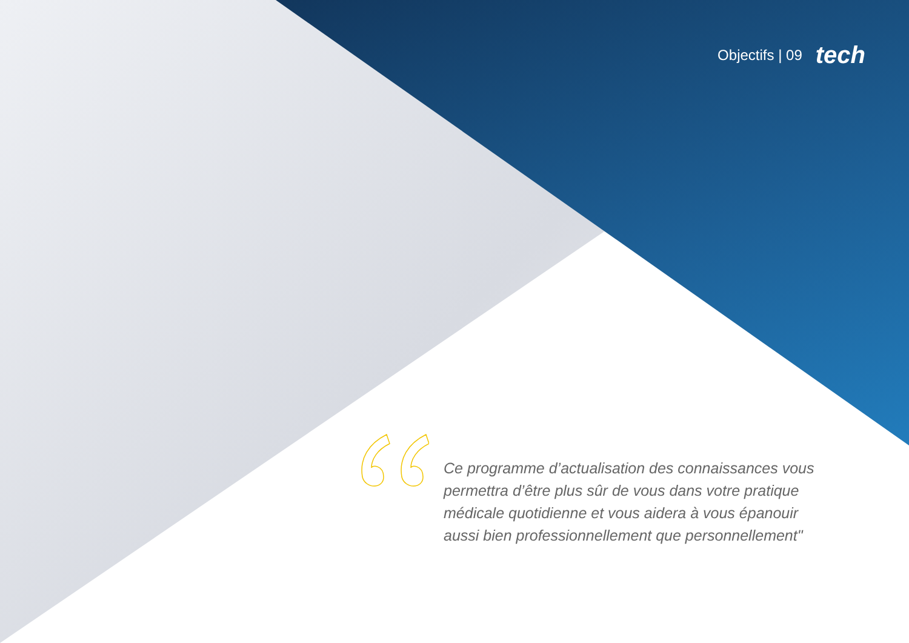Objectifs | 09 tech
Ce programme d’actualisation des connaissances vous permettra d’être plus sûr de vous dans votre pratique médicale quotidienne et vous aidera à vous épanouir aussi bien professionnellement que personnellement"